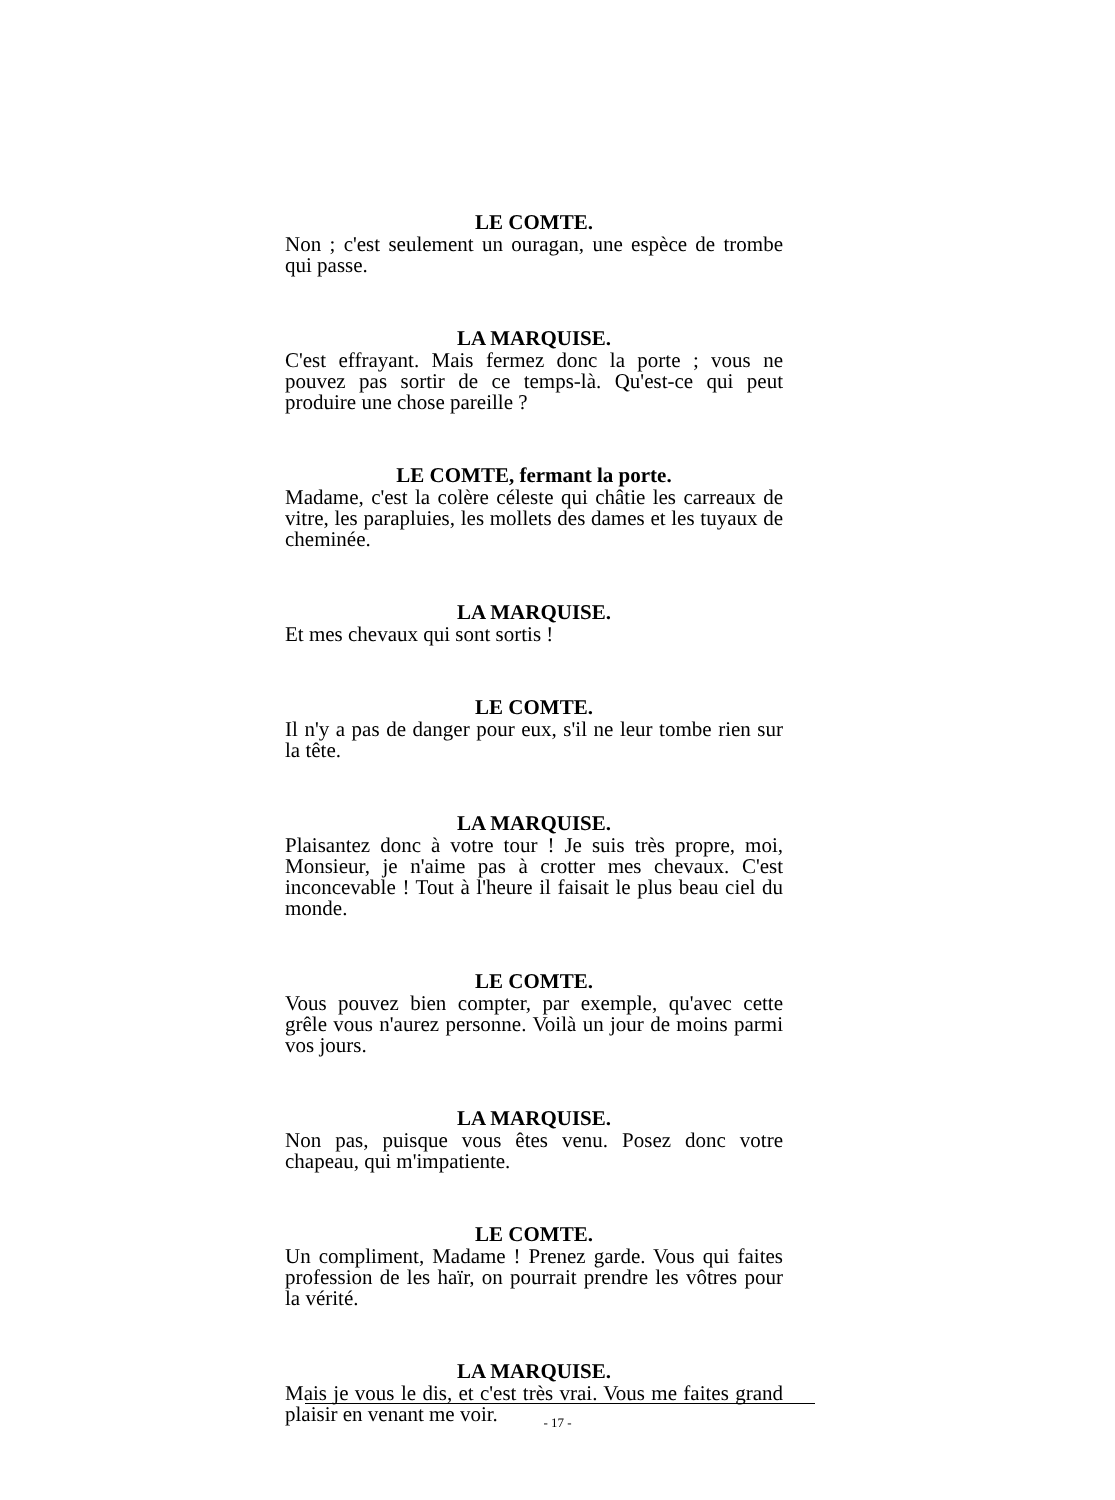LE COMTE.
Non ; c'est seulement un ouragan, une espèce de trombe qui passe.
LA MARQUISE.
C'est effrayant. Mais fermez donc la porte ; vous ne pouvez pas sortir de ce temps-là. Qu'est-ce qui peut produire une chose pareille ?
LE COMTE, fermant la porte.
Madame, c'est la colère céleste qui châtie les carreaux de vitre, les parapluies, les mollets des dames et les tuyaux de cheminée.
LA MARQUISE.
Et mes chevaux qui sont sortis !
LE COMTE.
Il n'y a pas de danger pour eux, s'il ne leur tombe rien sur la tête.
LA MARQUISE.
Plaisantez donc à votre tour ! Je suis très propre, moi, Monsieur, je n'aime pas à crotter mes chevaux. C'est inconcevable ! Tout à l'heure il faisait le plus beau ciel du monde.
LE COMTE.
Vous pouvez bien compter, par exemple, qu'avec cette grêle vous n'aurez personne. Voilà un jour de moins parmi vos jours.
LA MARQUISE.
Non pas, puisque vous êtes venu. Posez donc votre chapeau, qui m'impatiente.
LE COMTE.
Un compliment, Madame ! Prenez garde. Vous qui faites profession de les haïr, on pourrait prendre les vôtres pour la vérité.
LA MARQUISE.
Mais je vous le dis, et c'est très vrai. Vous me faites grand plaisir en venant me voir.
- 17 -